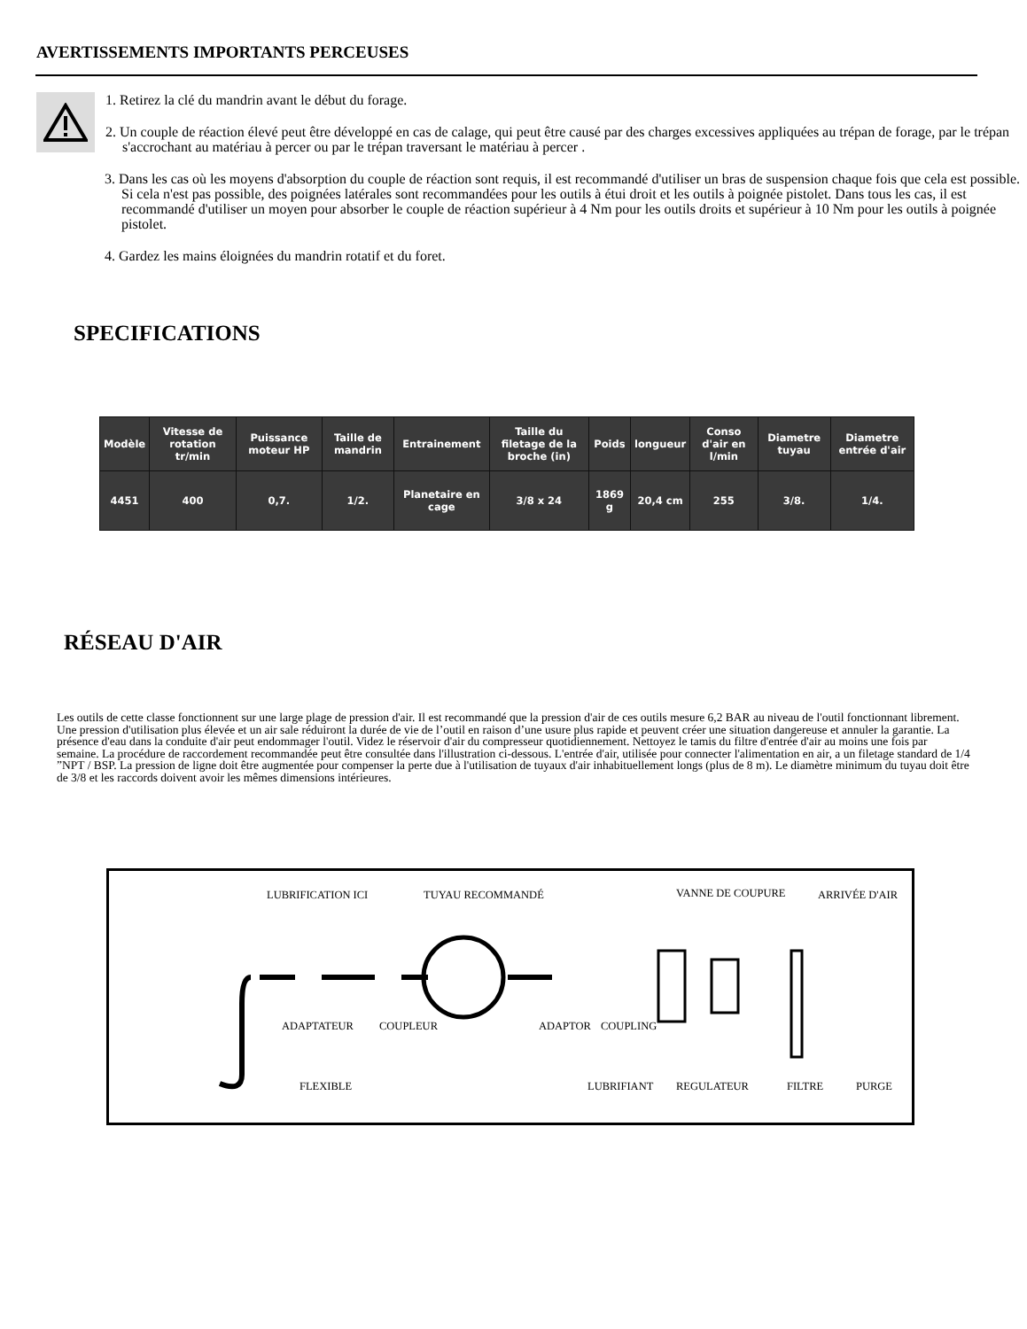AVERTISSEMENTS IMPORTANTS PERCEUSES
1. Retirez la clé du mandrin avant le début du forage.
2. Un couple de réaction élevé peut être développé en cas de calage, qui peut être causé par des charges excessives appliquées au trépan de forage, par le trépan s'accrochant au matériau à percer ou par le trépan traversant le matériau à percer .
3. Dans les cas où les moyens d'absorption du couple de réaction sont requis, il est recommandé d'utiliser un bras de suspension chaque fois que cela est possible. Si cela n'est pas possible, des poignées latérales sont recommandées pour les outils à étui droit et les outils à poignée pistolet. Dans tous les cas, il est recommandé d'utiliser un moyen pour absorber le couple de réaction supérieur à 4 Nm pour les outils droits et supérieur à 10 Nm pour les outils à poignée pistolet.
4. Gardez les mains éloignées du mandrin rotatif et du foret.
SPECIFICATIONS
| Modèle | Vitesse de rotation tr/min | Puissance moteur HP | Taille de mandrin | Entrainement | Taille du filetage de la broche (in) | Poids | longueur | Conso d'air en l/min | Diametre tuyau | Diametre entrée d'air |
| --- | --- | --- | --- | --- | --- | --- | --- | --- | --- | --- |
| 4451 | 400 | 0,7. | 1/2. | Planetaire en cage | 3/8 x 24 | 1869 g | 20,4 cm | 255 | 3/8. | 1/4. |
RÉSEAU D'AIR
Les outils de cette classe fonctionnent sur une large plage de pression d'air. Il est recommandé que la pression d'air de ces outils mesure 6,2 BAR au niveau de l'outil fonctionnant librement. Une pression d'utilisation plus élevée et un air sale réduiront la durée de vie de l’outil en raison d’une usure plus rapide et peuvent créer une situation dangereuse et annuler la garantie. La présence d'eau dans la conduite d'air peut endommager l'outil. Videz le réservoir d'air du compresseur quotidiennement. Nettoyez le tamis du filtre d'entrée d'air au moins une fois par semaine. La procédure de raccordement recommandée peut être consultée dans l'illustration ci-dessous. L'entrée d'air, utilisée pour connecter l'alimentation en air, a un filetage standard de 1/4 ”NPT / BSP. La pression de ligne doit être augmentée pour compenser la perte due à l'utilisation de tuyaux d'air inhabituellement longs (plus de 8 m). Le diamètre minimum du tuyau doit être de 3/8 et les raccords doivent avoir les mêmes dimensions intérieures.
LUBRIFICATION ICI TUYAU RECOMMANDÉ VANNE DE COUPURE ARRIVÉE D'AIR
ADAPTATEUR COUPLEUR ADAPTOR COUPLING
FLEXIBLE LUBRIFIANT REGULATEUR FILTRE PURGE